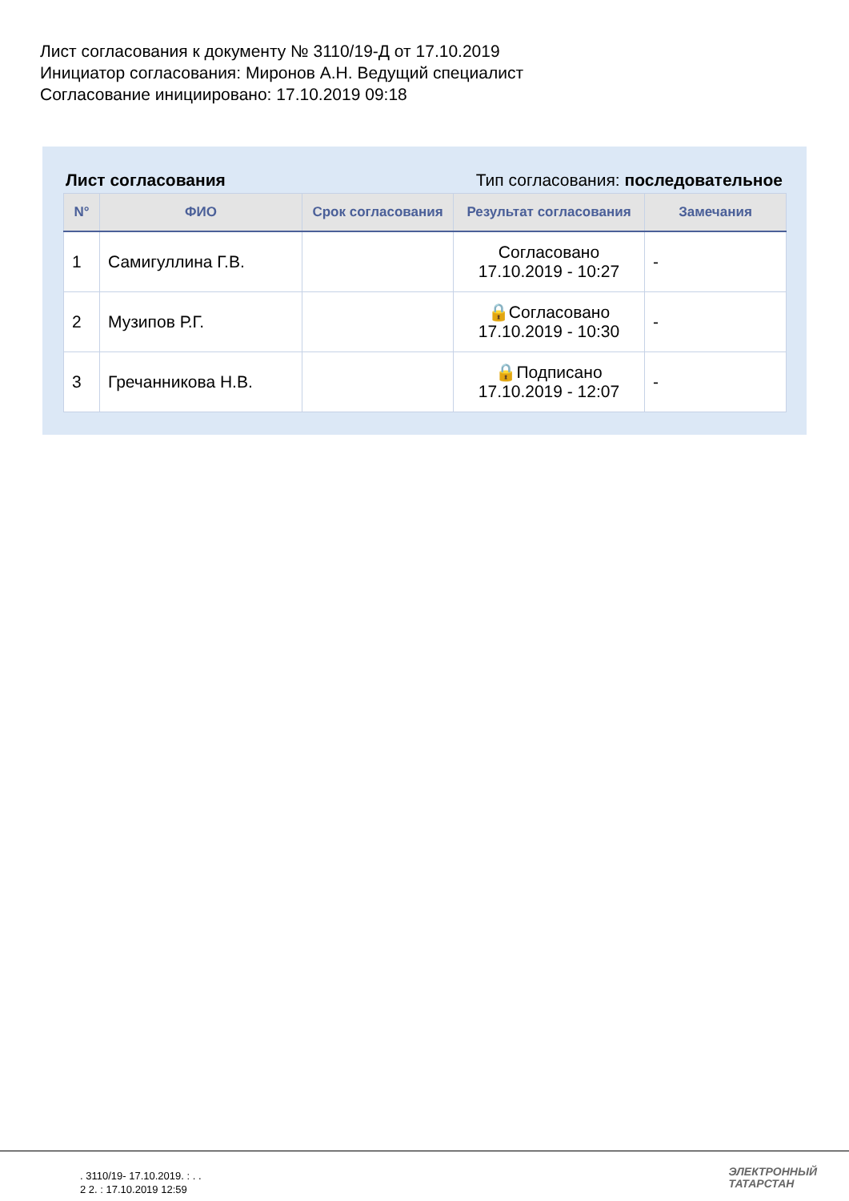Лист согласования к документу № 3110/19-Д от 17.10.2019
Инициатор согласования: Миронов А.Н. Ведущий специалист
Согласование инициировано: 17.10.2019 09:18
Лист согласования Тип согласования: последовательное
| N° | ФИО | Срок согласования | Результат согласования | Замечания |
| --- | --- | --- | --- | --- |
| 1 | Самигуллина Г.В. | | Согласовано 17.10.2019 - 10:27 | - |
| 2 | Музипов Р.Г. | | 🔒Согласовано 17.10.2019 - 10:30 | - |
| 3 | Гречанникова Н.В. | | 🔒Подписано 17.10.2019 - 12:07 | - |
. 3110/19- 17.10.2019. : . .
2 2. : 17.10.2019 12:59
ЭЛЕКТРОННЫЙ
ТАТАРСТАН